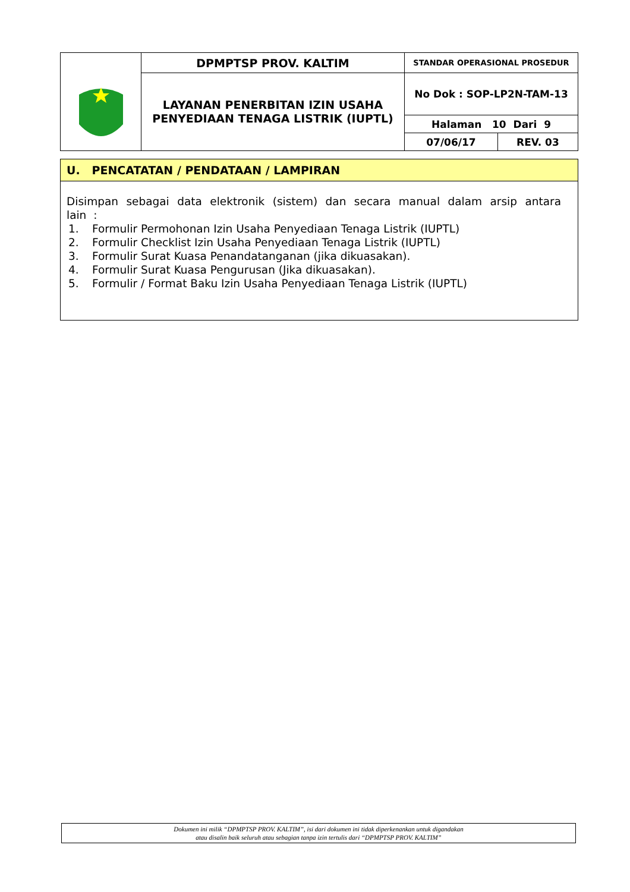| | DPMPTSP PROV. KALTIM | STANDAR OPERASIONAL PROSEDUR | |
| | LAYANAN PENERBITAN IZIN USAHA PENYEDIAAN TENAGA LISTRIK (IUPTL) | No Dok : SOP-LP2N-TAM-13 | |
| | | Halaman 10 Dari 9 | |
| | | 07/06/17 | REV. 03 |
U. PENCATATAN / PENDATAAN / LAMPIRAN
Disimpan sebagai data elektronik (sistem) dan secara manual dalam arsip antara lain :
1. Formulir Permohonan Izin Usaha Penyediaan Tenaga Listrik (IUPTL)
2. Formulir Checklist Izin Usaha Penyediaan Tenaga Listrik (IUPTL)
3. Formulir Surat Kuasa Penandatanganan (jika dikuasakan).
4. Formulir Surat Kuasa Pengurusan (Jika dikuasakan).
5. Formulir / Format Baku Izin Usaha Penyediaan Tenaga Listrik (IUPTL)
Dokumen ini milik “DPMPTSP PROV. KALTIM”, isi dari dokumen ini tidak diperkenankan untuk digandakan
atau disalin baik seluruh atau sebagian tanpa izin tertulis dari “DPMPTSP PROV. KALTIM”